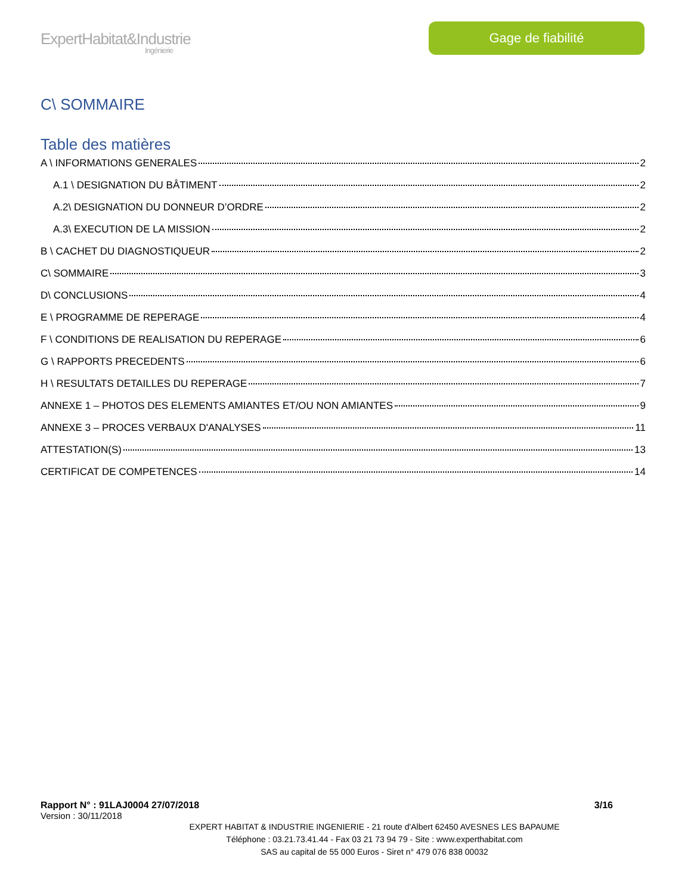ExpertHabitat&Industrie
Ingénierie
Gage de fiabilité
C\ SOMMAIRE
Table des matières
A \ INFORMATIONS GENERALES 2
A.1 \ DESIGNATION DU BÂTIMENT 2
A.2\ DESIGNATION DU DONNEUR D’ORDRE 2
A.3\ EXECUTION DE LA MISSION 2
B \ CACHET DU DIAGNOSTIQUEUR 2
C\ SOMMAIRE 3
D\ CONCLUSIONS 4
E \ PROGRAMME DE REPERAGE 4
F \ CONDITIONS DE REALISATION DU REPERAGE 6
G \ RAPPORTS PRECEDENTS 6
H \ RESULTATS DETAILLES DU REPERAGE 7
ANNEXE 1 – PHOTOS DES ELEMENTS AMIANTES ET/OU NON AMIANTES 9
ANNEXE 3 – PROCES VERBAUX D'ANALYSES 11
ATTESTATION(S) 13
CERTIFICAT DE COMPETENCES 14
Rapport N° : 91LAJ0004 27/07/2018 3/16
Version : 30/11/2018
EXPERT HABITAT & INDUSTRIE INGENIERIE - 21 route d'Albert 62450 AVESNES LES BAPAUME
Téléphone : 03.21.73.41.44 - Fax 03 21 73 94 79 - Site : www.experthabitat.com
SAS au capital de 55 000 Euros - Siret n° 479 076 838 00032